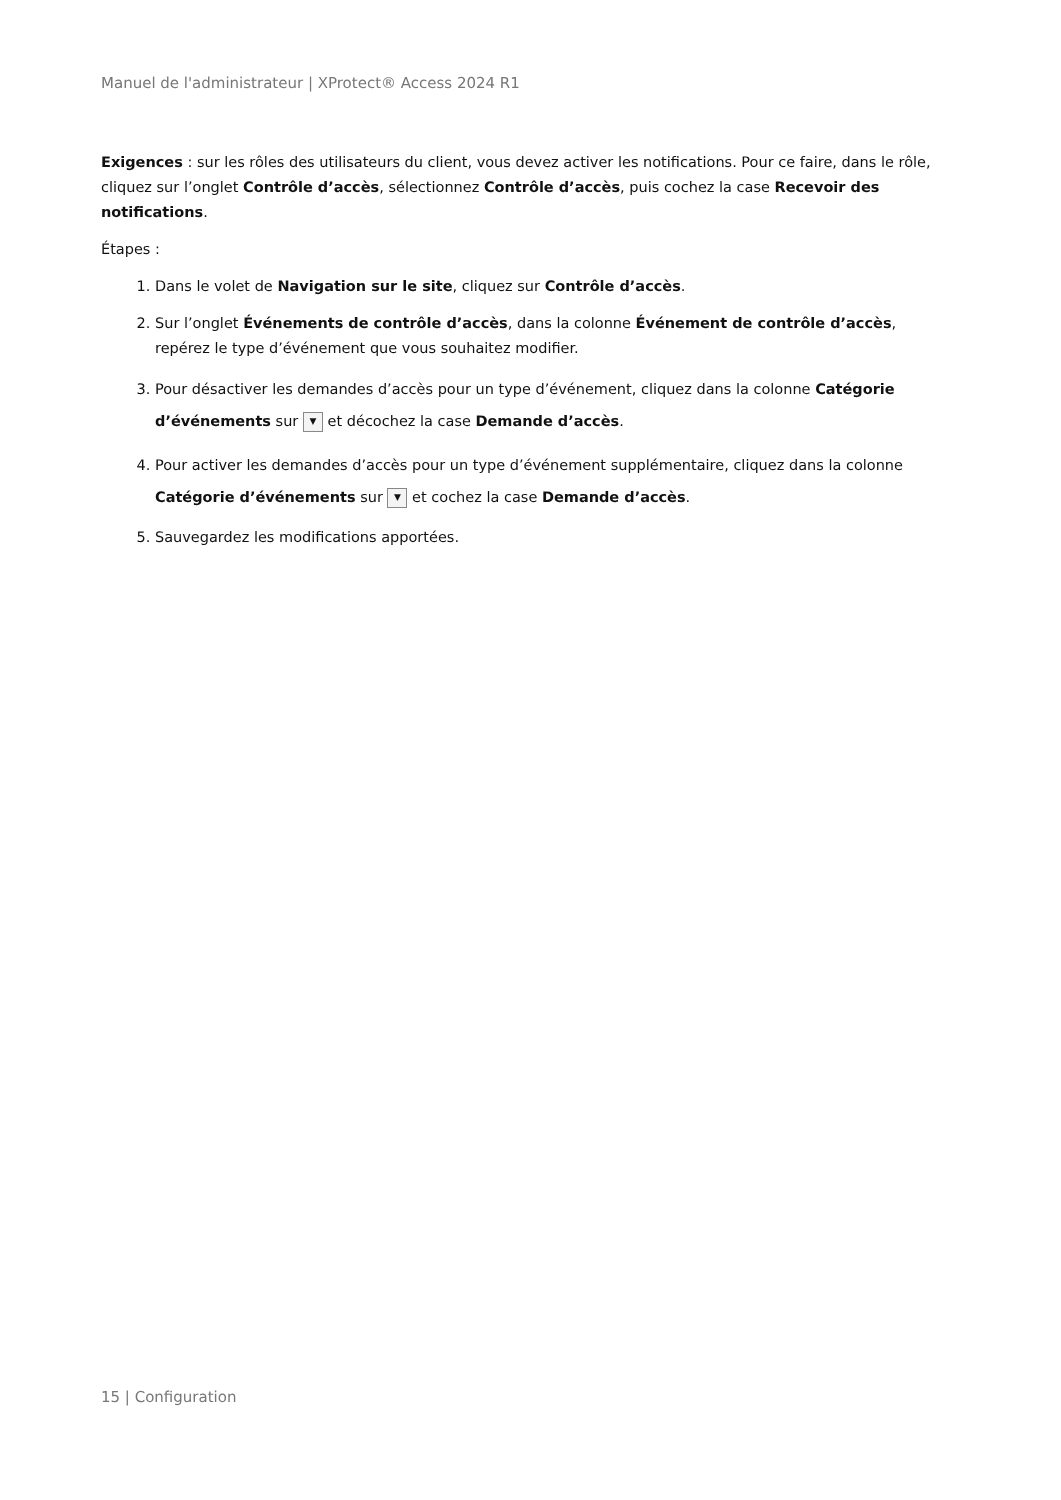Manuel de l'administrateur | XProtect® Access 2024 R1
Exigences : sur les rôles des utilisateurs du client, vous devez activer les notifications. Pour ce faire, dans le rôle, cliquez sur l’onglet Contrôle d’accès, sélectionnez Contrôle d’accès, puis cochez la case Recevoir des notifications.
Étapes :
1. Dans le volet de Navigation sur le site, cliquez sur Contrôle d’accès.
2. Sur l’onglet Événements de contrôle d’accès, dans la colonne Événement de contrôle d’accès, repérez le type d’événement que vous souhaitez modifier.
3. Pour désactiver les demandes d’accès pour un type d’événement, cliquez dans la colonne Catégorie d’événements sur ▼ et décochez la case Demande d’accès.
4. Pour activer les demandes d’accès pour un type d’événement supplémentaire, cliquez dans la colonne Catégorie d’événements sur ▼ et cochez la case Demande d’accès.
5. Sauvegardez les modifications apportées.
15 | Configuration